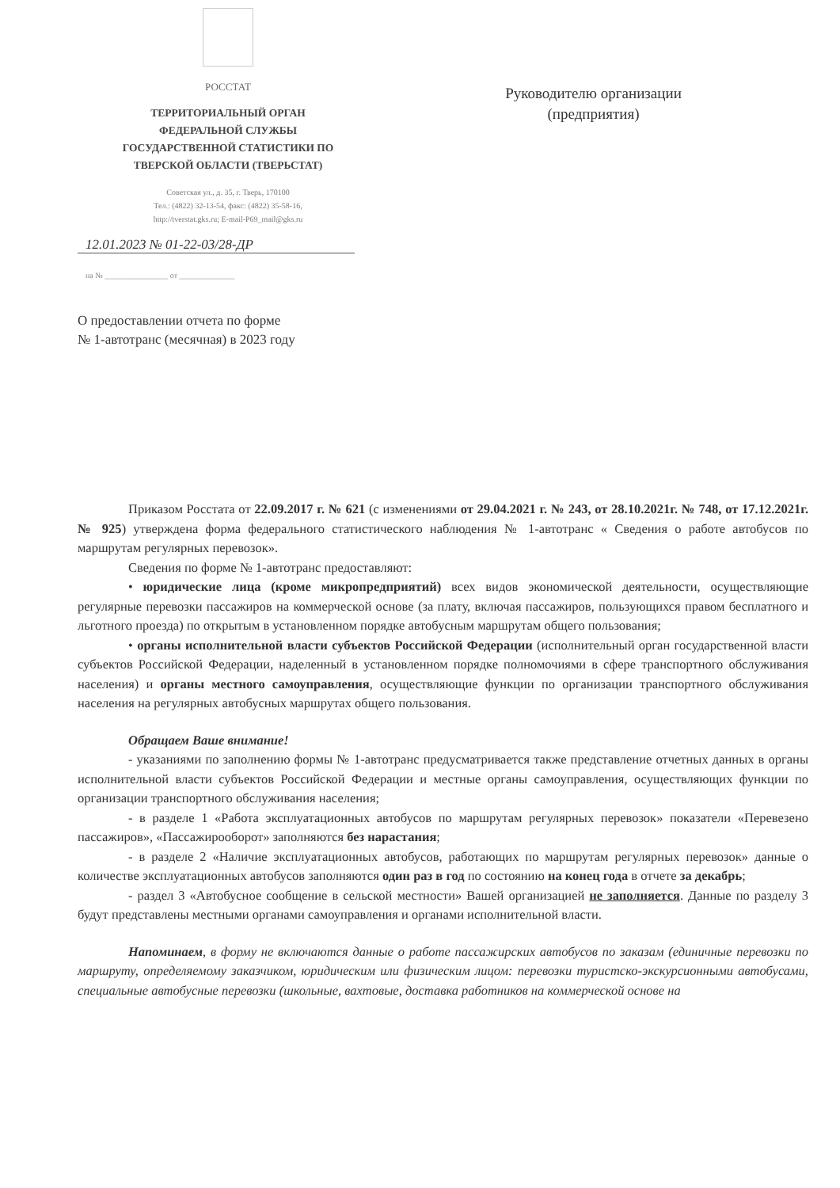РОССТАТ
ТЕРРИТОРИАЛЬНЫЙ ОРГАН
ФЕДЕРАЛЬНОЙ СЛУЖБЫ
ГОСУДАРСТВЕННОЙ СТАТИСТИКИ ПО
ТВЕРСКОЙ ОБЛАСТИ (ТВЕРЬСТАТ)
Советская ул., д. 35, г. Тверь, 170100
Тел.: (4822) 32-13-54, факс: (4822) 35-58-16,
http://tverstat.gks.ru; E-mail-P69_mail@gks.ru
12.01.2023 № 01-22-03/28-ДР
на № ________________ от ______________
О предоставлении отчета по форме
№ 1-автотранс (месячная) в 2023 году
Руководителю организации
(предприятия)
Приказом Росстата от 22.09.2017 г. № 621 (с изменениями от 29.04.2021 г. № 243, от 28.10.2021г. № 748, от 17.12.2021г. № 925) утверждена форма федерального статистического наблюдения № 1-автотранс « Сведения о работе автобусов по маршрутам регулярных перевозок».
Сведения по форме № 1-автотранс предоставляют:
• юридические лица (кроме микропредприятий) всех видов экономической деятельности, осуществляющие регулярные перевозки пассажиров на коммерческой основе (за плату, включая пассажиров, пользующихся правом бесплатного и льготного проезда) по открытым в установленном порядке автобусным маршрутам общего пользования;
• органы исполнительной власти субъектов Российской Федерации (исполнительный орган государственной власти субъектов Российской Федерации, наделенный в установленном порядке полномочиями в сфере транспортного обслуживания населения) и органы местного самоуправления, осуществляющие функции по организации транспортного обслуживания населения на регулярных автобусных маршрутах общего пользования.
Обращаем Ваше внимание!
- указаниями по заполнению формы № 1-автотранс предусматривается также представление отчетных данных в органы исполнительной власти субъектов Российской Федерации и местные органы самоуправления, осуществляющих функции по организации транспортного обслуживания населения;
- в разделе 1 «Работа эксплуатационных автобусов по маршрутам регулярных перевозок» показатели «Перевезено пассажиров», «Пассажирооборот» заполняются без нарастания;
- в разделе 2 «Наличие эксплуатационных автобусов, работающих по маршрутам регулярных перевозок» данные о количестве эксплуатационных автобусов заполняются один раз в год по состоянию на конец года в отчете за декабрь;
- раздел 3 «Автобусное сообщение в сельской местности» Вашей организацией не заполняется. Данные по разделу 3 будут представлены местными органами самоуправления и органами исполнительной власти.
Напоминаем, в форму не включаются данные о работе пассажирских автобусов по заказам (единичные перевозки по маршруту, определяемому заказчиком, юридическим или физическим лицом: перевозки туристско-экскурсионными автобусами, специальные автобусные перевозки (школьные, вахтовые, доставка работников на коммерческой основе на